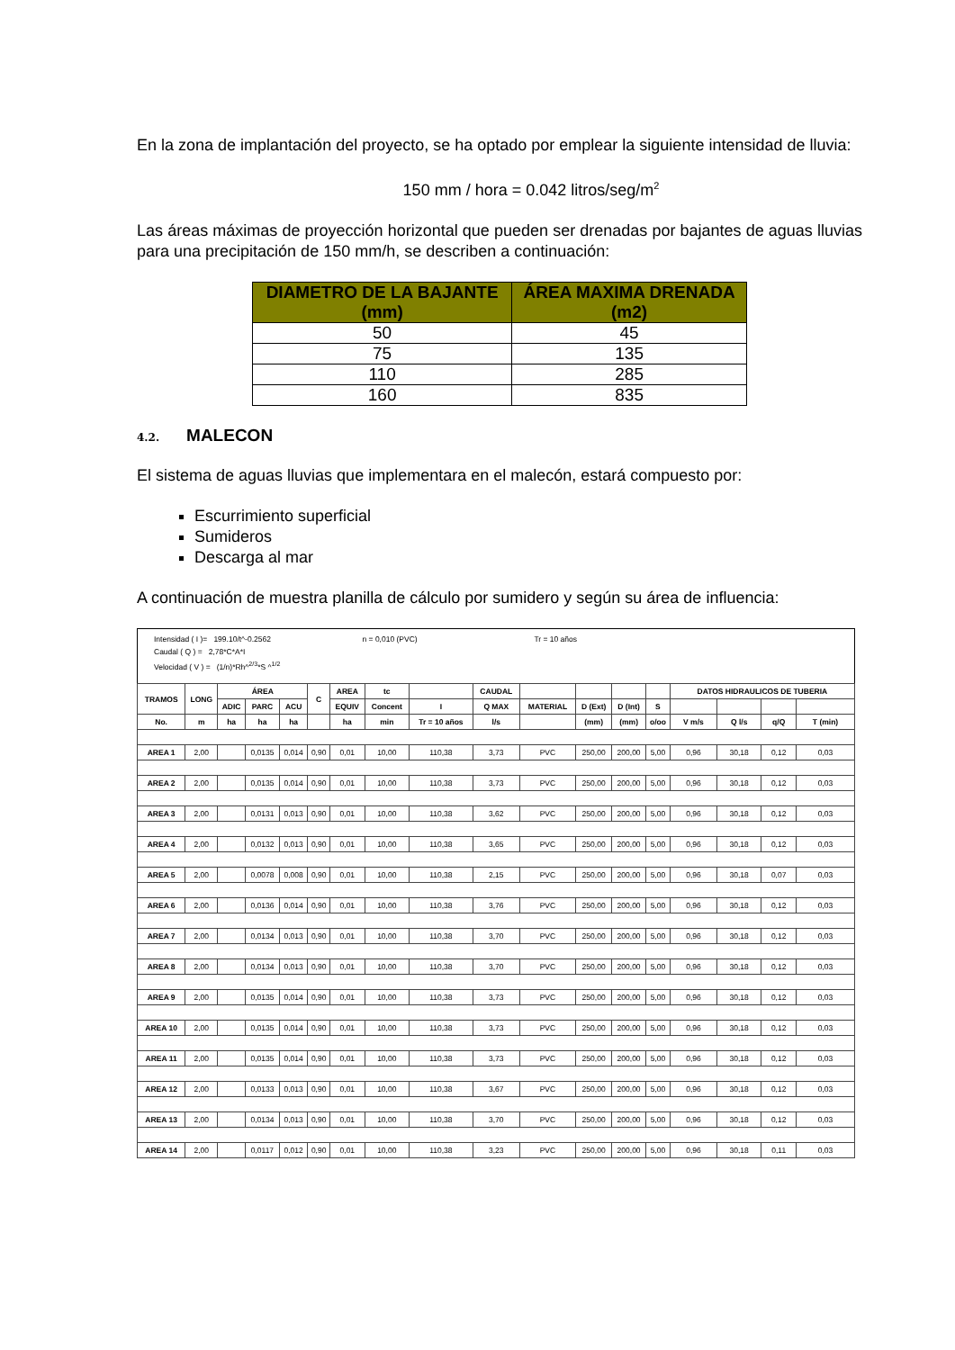En la zona de implantación del proyecto, se ha optado por emplear la siguiente intensidad de lluvia:
150 mm / hora = 0.042 litros/seg/m<sup>2</sup>
Las áreas máximas de proyección horizontal que pueden ser drenadas por bajantes de aguas lluvias para una precipitación de 150 mm/h, se describen a continuación:
| DIAMETRO DE LA BAJANTE (mm) | ÁREA MAXIMA DRENADA (m2) |
| --- | --- |
| 50 | 45 |
| 75 | 135 |
| 110 | 285 |
| 160 | 835 |
4.2. MALECON
El sistema de aguas lluvias que implementara en el malecón, estará compuesto por:
Escurrimiento superficial
Sumideros
Descarga al mar
A continuación de muestra planilla de cálculo por sumidero y según su área de influencia:
| Intensidad ( I )= 199.10/t^-0.2562 n = 0,010 (PVC) Tr = 10 años Caudal ( Q ) = 2,78*C*A*I Velocidad ( V ) = (1/n)*Rh^<sup>2/3</sup>*S ^<sup>1/2</sup> | | | | | | | | | | | | | | | | | |
| TRAMOS | LONG | ÁREA | | | C | AREA | tc | | CAUDAL | | | | | DATOS HIDRAULICOS DE TUBERIA | | | |
| | | ADIC | PARC | ACU | | EQUIV | Concent | I | Q MAX | MATERIAL | D (Ext) | D (Int) | S | | | | |
| No. | m | ha | ha | ha | | ha | min | Tr = 10 años | l/s | | (mm) | (mm) | o/oo | V m/s | Q l/s | q/Q | T (min) |
| AREA 1 | 2,00 | | 0,0135 | 0,014 | 0,90 | 0,01 | 10,00 | 110,38 | 3,73 | PVC | 250,00 | 200,00 | 5,00 | 0,96 | 30,18 | 0,12 | 0,03 |
| AREA 2 | 2,00 | | 0,0135 | 0,014 | 0,90 | 0,01 | 10,00 | 110,38 | 3,73 | PVC | 250,00 | 200,00 | 5,00 | 0,96 | 30,18 | 0,12 | 0,03 |
| AREA 3 | 2,00 | | 0,0131 | 0,013 | 0,90 | 0,01 | 10,00 | 110,38 | 3,62 | PVC | 250,00 | 200,00 | 5,00 | 0,96 | 30,18 | 0,12 | 0,03 |
| AREA 4 | 2,00 | | 0,0132 | 0,013 | 0,90 | 0,01 | 10,00 | 110,38 | 3,65 | PVC | 250,00 | 200,00 | 5,00 | 0,96 | 30,18 | 0,12 | 0,03 |
| AREA 5 | 2,00 | | 0,0078 | 0,008 | 0,90 | 0,01 | 10,00 | 110,38 | 2,15 | PVC | 250,00 | 200,00 | 5,00 | 0,96 | 30,18 | 0,07 | 0,03 |
| AREA 6 | 2,00 | | 0,0136 | 0,014 | 0,90 | 0,01 | 10,00 | 110,38 | 3,76 | PVC | 250,00 | 200,00 | 5,00 | 0,96 | 30,18 | 0,12 | 0,03 |
| AREA 7 | 2,00 | | 0,0134 | 0,013 | 0,90 | 0,01 | 10,00 | 110,38 | 3,70 | PVC | 250,00 | 200,00 | 5,00 | 0,96 | 30,18 | 0,12 | 0,03 |
| AREA 8 | 2,00 | | 0,0134 | 0,013 | 0,90 | 0,01 | 10,00 | 110,38 | 3,70 | PVC | 250,00 | 200,00 | 5,00 | 0,96 | 30,18 | 0,12 | 0,03 |
| AREA 9 | 2,00 | | 0,0135 | 0,014 | 0,90 | 0,01 | 10,00 | 110,38 | 3,73 | PVC | 250,00 | 200,00 | 5,00 | 0,96 | 30,18 | 0,12 | 0,03 |
| AREA 10 | 2,00 | | 0,0135 | 0,014 | 0,90 | 0,01 | 10,00 | 110,38 | 3,73 | PVC | 250,00 | 200,00 | 5,00 | 0,96 | 30,18 | 0,12 | 0,03 |
| AREA 11 | 2,00 | | 0,0135 | 0,014 | 0,90 | 0,01 | 10,00 | 110,38 | 3,73 | PVC | 250,00 | 200,00 | 5,00 | 0,96 | 30,18 | 0,12 | 0,03 |
| AREA 12 | 2,00 | | 0,0133 | 0,013 | 0,90 | 0,01 | 10,00 | 110,38 | 3,67 | PVC | 250,00 | 200,00 | 5,00 | 0,96 | 30,18 | 0,12 | 0,03 |
| AREA 13 | 2,00 | | 0,0134 | 0,013 | 0,90 | 0,01 | 10,00 | 110,38 | 3,70 | PVC | 250,00 | 200,00 | 5,00 | 0,96 | 30,18 | 0,12 | 0,03 |
| AREA 14 | 2,00 | | 0,0117 | 0,012 | 0,90 | 0,01 | 10,00 | 110,38 | 3,23 | PVC | 250,00 | 200,00 | 5,00 | 0,96 | 30,18 | 0,11 | 0,03 |